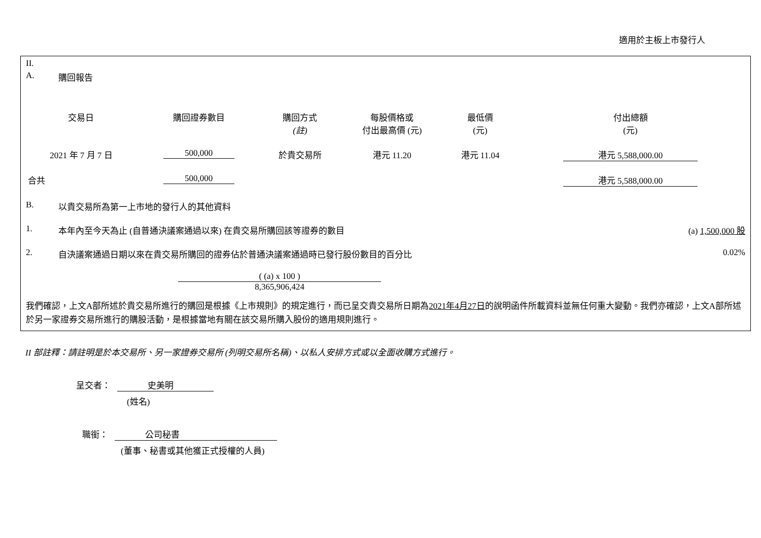適用於主板上市發行人
II.
A. 購回報告
| 交易日 | 購回證券數目 | 購回方式 (註) | 每股價格或 付出最高價 (元) | 最低價 (元) | 付出總額 (元) |
| --- | --- | --- | --- | --- | --- |
| 2021 年 7 月 7 日 | 500,000 | 於貴交易所 | 港元 11.20 | 港元 11.04 | 港元 5,588,000.00 |
| 合共 | 500,000 | | | | 港元 5,588,000.00 |
B. 以貴交易所為第一上市地的發行人的其他資料
1. 本年內至今天為止 (自普通決議案通過以來) 在貴交易所購回該等證券的數目 (a) 1,500,000 股
2. 自決議案通過日期以來在貴交易所購回的證券佔於普通決議案通過時已發行股份數目的百分比 0.02%
( (a) x 100 )
8,365,906,424
我們確認，上文A部所述於貴交易所進行的購回是根據《上市規則》的規定進行，而已呈交貴交易所日期為2021年4月27日的說明函件所載資料並無任何重大變動。我們亦確認，上文A部所述於另一家證券交易所進行的購股活動，是根據當地有關在該交易所購入股份的適用規則進行。
II 部註釋：請註明是於本交易所、另一家證券交易所 (列明交易所名稱)、以私人安排方式或以全面收購方式進行。
呈交者： 史美明
(姓名)
職銜： 公司秘書
(董事、秘書或其他獲正式授權的人員)